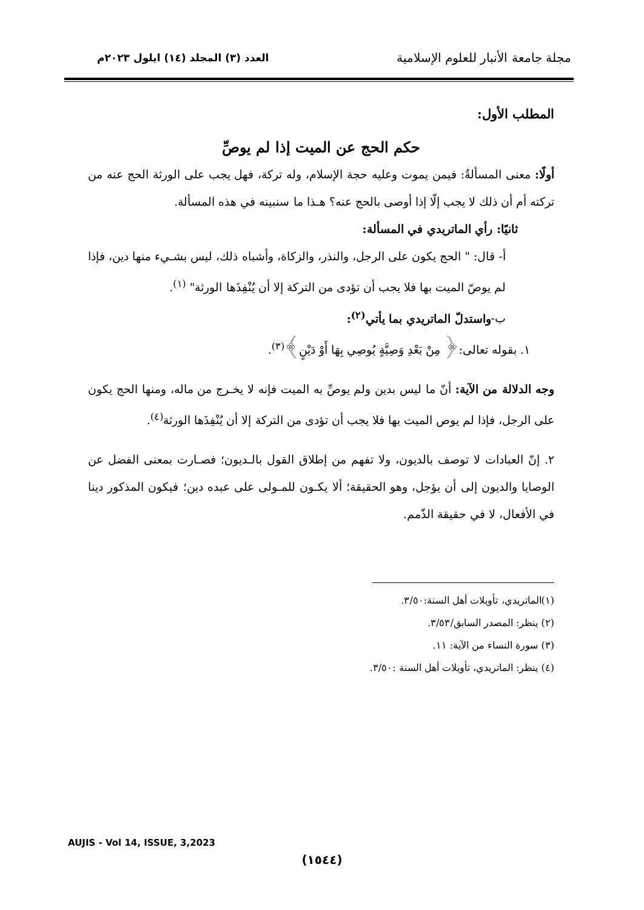مجلة جامعة الأنبار للعلوم الإسلامية
العدد (٣) المجلد (١٤) ايلول ٢٠٢٣م
المطلب الأول:
حكم الحج عن الميت إذا لم يوصِّ
أولًا: معنى المسألةٌ: فيمن يموت وعليه حجة الإسلام، وله تركة، فهل يجب على الورثة الحج عنه من تركته أم أن ذلك لا يجب إلّا إذا أوصى بالحج عنه؟ هـذا ما سنبينه في هذه المسألة.
ثانيًا: رأي الماتريدي في المسألة:
أ- قال: " الحج يكون على الرجل، والنذر، والزكاة، وأشباه ذلك، ليس بشـيء منها دين، فإذا لم يوصّ الميت بها فلا يجب أن تؤدى من التركة إلا أن يُنْفِذَها الورثة" <sup>(١)</sup>.
ب-واستدلّ الماتريدي بما يأتي<sup>(٢)</sup>:
١. بقوله تعالى:﴿ مِنْ بَعْدِ وَصِيَّةٍ يُوصِي بِهَا أَوْ دَيْنٍ﴾<sup>(٣)</sup>.
وجه الدلالة من الآية: أنّ ما ليس بدين ولم يوصِّ به الميت فإنه لا يخـرج من ماله، ومنها الحج يكون على الرجل، فإذا لم يوص الميت بها فلا يجب أن تؤدى من التركة إلا أن يُنْفِذَها الورثة<sup>(٤)</sup>.
٢. إنّ العبادات لا توصف بالديون، ولا تفهم من إطلاق القول بالـديون؛ فصـارت بمعنى الفضل عن الوصايا والديون إلى أن يؤجل، وهو الحقيقة؛ ألا يكـون للمـولى على عبده دين؛ فيكون المذكور دينا في الأفعال، لا في حقيقة الذّمم.
(١)الماتريدي، تأويلات أهل السنة:٣/٥٠.
(٢) ينظر: المصدر السابق/٣/٥٣.
(٣) سورة النساء من الآية: ١١.
(٤) ينظر: الماتريدي، تأويلات أهل السنة :٣/٥٠.
AUJIS - Vol 14, ISSUE, 3,2023
(١٥٤٤)